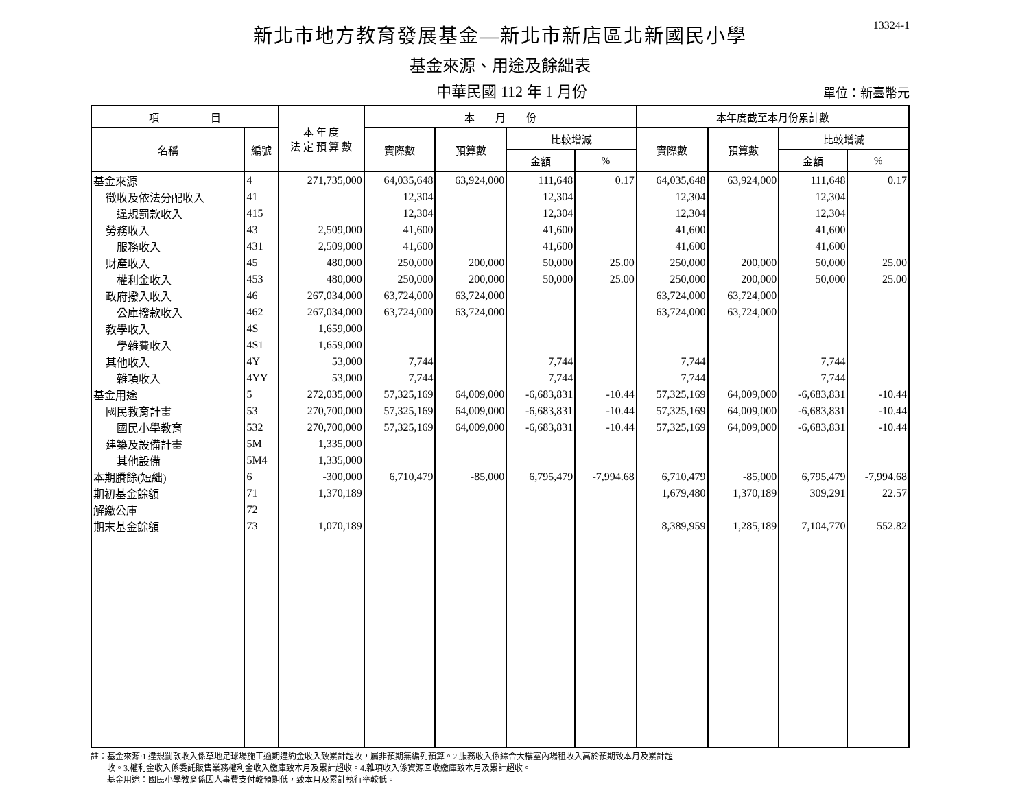13324-1
新北市地方教育發展基金—新北市新店區北新國民小學
基金來源、用途及餘絀表
中華民國 112 年 1 月份
單位：新臺幣元
| 項 目 | | 本 年 度 法 定 預 算 數 | 本 月 份 | | | | 本年度截至本月份累計數 | | | |
| --- | --- | --- | --- | --- | --- | --- | --- | --- | --- | --- |
| 名稱 | 編號 | | 實際數 | 預算數 | 比較增減 | | 實際數 | 預算數 | 比較增減 | |
| | | | | | 金額 | % | | | 金額 | % |
| 基金來源 | 4 | 271,735,000 | 64,035,648 | 63,924,000 | 111,648 | 0.17 | 64,035,648 | 63,924,000 | 111,648 | 0.17 |
| 徵收及依法分配收入 | 41 | | 12,304 | | 12,304 | | 12,304 | | 12,304 | |
| 違規罰款收入 | 415 | | 12,304 | | 12,304 | | 12,304 | | 12,304 | |
| 勞務收入 | 43 | 2,509,000 | 41,600 | | 41,600 | | 41,600 | | 41,600 | |
| 服務收入 | 431 | 2,509,000 | 41,600 | | 41,600 | | 41,600 | | 41,600 | |
| 財產收入 | 45 | 480,000 | 250,000 | 200,000 | 50,000 | 25.00 | 250,000 | 200,000 | 50,000 | 25.00 |
| 權利金收入 | 453 | 480,000 | 250,000 | 200,000 | 50,000 | 25.00 | 250,000 | 200,000 | 50,000 | 25.00 |
| 政府撥入收入 | 46 | 267,034,000 | 63,724,000 | 63,724,000 | | | 63,724,000 | 63,724,000 | | |
| 公庫撥款收入 | 462 | 267,034,000 | 63,724,000 | 63,724,000 | | | 63,724,000 | 63,724,000 | | |
| 教學收入 | 4S | 1,659,000 | | | | | | | | |
| 學雜費收入 | 4S1 | 1,659,000 | | | | | | | | |
| 其他收入 | 4Y | 53,000 | 7,744 | | 7,744 | | 7,744 | | 7,744 | |
| 雜項收入 | 4YY | 53,000 | 7,744 | | 7,744 | | 7,744 | | 7,744 | |
| 基金用途 | 5 | 272,035,000 | 57,325,169 | 64,009,000 | -6,683,831 | -10.44 | 57,325,169 | 64,009,000 | -6,683,831 | -10.44 |
| 國民教育計畫 | 53 | 270,700,000 | 57,325,169 | 64,009,000 | -6,683,831 | -10.44 | 57,325,169 | 64,009,000 | -6,683,831 | -10.44 |
| 國民小學教育 | 532 | 270,700,000 | 57,325,169 | 64,009,000 | -6,683,831 | -10.44 | 57,325,169 | 64,009,000 | -6,683,831 | -10.44 |
| 建築及設備計畫 | 5M | 1,335,000 | | | | | | | | |
| 其他設備 | 5M4 | 1,335,000 | | | | | | | | |
| 本期賸餘(短絀) | 6 | -300,000 | 6,710,479 | -85,000 | 6,795,479 | -7,994.68 | 6,710,479 | -85,000 | 6,795,479 | -7,994.68 |
| 期初基金餘額 | 71 | 1,370,189 | | | | | 1,679,480 | 1,370,189 | 309,291 | 22.57 |
| 解繳公庫 | 72 | | | | | | | | | |
| 期末基金餘額 | 73 | 1,070,189 | | | | | 8,389,959 | 1,285,189 | 7,104,770 | 552.82 |
註：基金來源:1.違規罰款收入係草地足球場施工逾期違約金收入致累計超收，屬非預期無編列預算。2.服務收入係綜合大樓室內場租收入高於預期致本月及累計超
　　收。3.權利金收入係委託販售業務權利金收入繳庫致本月及累計超收。4.雜項收入係資源回收繳庫致本月及累計超收。
　　基金用途：國民小學教育係因人事費支付較預期低，致本月及累計執行率較低。